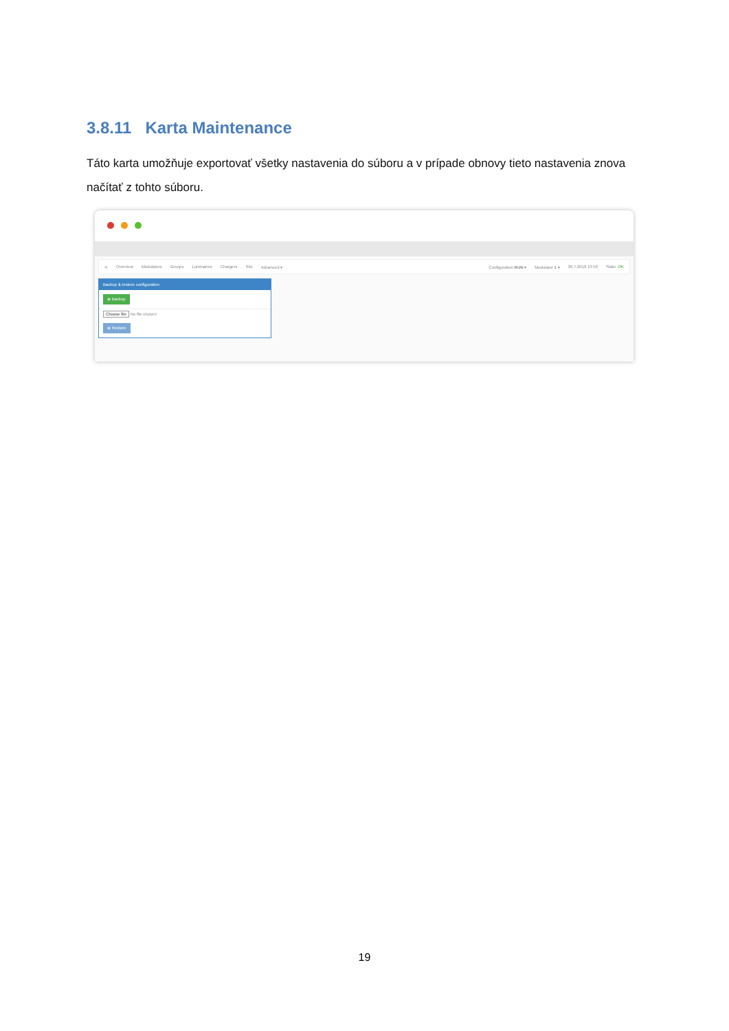3.8.11 Karta Maintenance
Táto karta umožňuje exportovať všetky nastavenia do súboru a v prípade obnovy tieto nastavenia znova načítať z tohto súboru.
✈ Overview Modulators Groups Luminaires Chargers Site Advanced ▾ Configuration RUN ▾ Modulator 1 ▾ 30.7.2018 13:50 State: OK
Backup & restore configuration
⦿ Backup
Choose file No file chosen
⦿ Restore
19